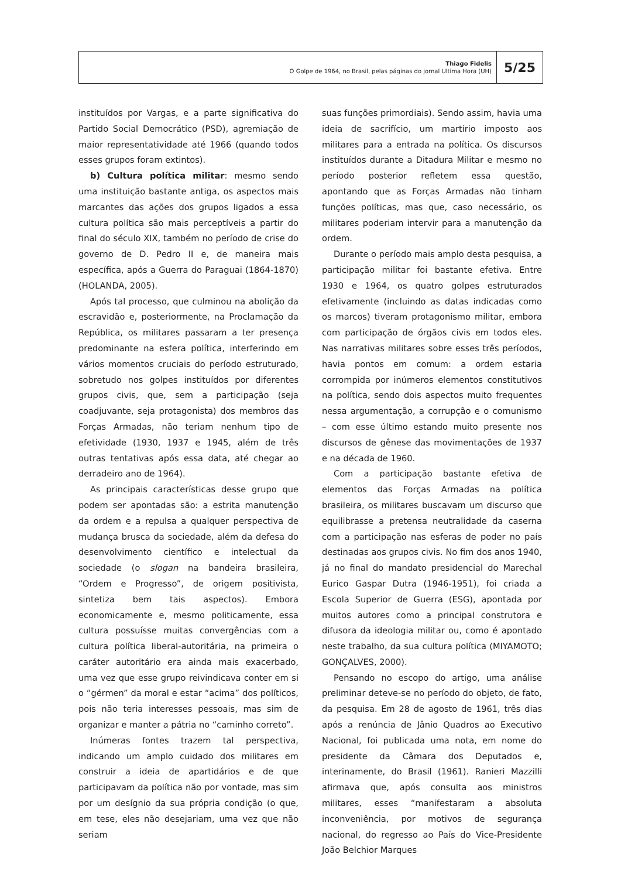Thiago Fidelis
O Golpe de 1964, no Brasil, pelas páginas do jornal Ultima Hora (UH)
5/25
instituídos por Vargas, e a parte significativa do Partido Social Democrático (PSD), agremiação de maior representatividade até 1966 (quando todos esses grupos foram extintos).
b) Cultura política militar: mesmo sendo uma instituição bastante antiga, os aspectos mais marcantes das ações dos grupos ligados a essa cultura política são mais perceptíveis a partir do final do século XIX, também no período de crise do governo de D. Pedro II e, de maneira mais específica, após a Guerra do Paraguai (1864-1870) (HOLANDA, 2005).
Após tal processo, que culminou na abolição da escravidão e, posteriormente, na Proclamação da República, os militares passaram a ter presença predominante na esfera política, interferindo em vários momentos cruciais do período estruturado, sobretudo nos golpes instituídos por diferentes grupos civis, que, sem a participação (seja coadjuvante, seja protagonista) dos membros das Forças Armadas, não teriam nenhum tipo de efetividade (1930, 1937 e 1945, além de três outras tentativas após essa data, até chegar ao derradeiro ano de 1964).
As principais características desse grupo que podem ser apontadas são: a estrita manutenção da ordem e a repulsa a qualquer perspectiva de mudança brusca da sociedade, além da defesa do desenvolvimento científico e intelectual da sociedade (o slogan na bandeira brasileira, “Ordem e Progresso”, de origem positivista, sintetiza bem tais aspectos). Embora economicamente e, mesmo politicamente, essa cultura possuísse muitas convergências com a cultura política liberal-autoritária, na primeira o caráter autoritário era ainda mais exacerbado, uma vez que esse grupo reivindicava conter em si o “gérmen” da moral e estar “acima” dos políticos, pois não teria interesses pessoais, mas sim de organizar e manter a pátria no “caminho correto”.
Inúmeras fontes trazem tal perspectiva, indicando um amplo cuidado dos militares em construir a ideia de apartidários e de que participavam da política não por vontade, mas sim por um desígnio da sua própria condição (o que, em tese, eles não desejariam, uma vez que não seriam
suas funções primordiais). Sendo assim, havia uma ideia de sacrifício, um martírio imposto aos militares para a entrada na política. Os discursos instituídos durante a Ditadura Militar e mesmo no período posterior refletem essa questão, apontando que as Forças Armadas não tinham funções políticas, mas que, caso necessário, os militares poderiam intervir para a manutenção da ordem.
Durante o período mais amplo desta pesquisa, a participação militar foi bastante efetiva. Entre 1930 e 1964, os quatro golpes estruturados efetivamente (incluindo as datas indicadas como os marcos) tiveram protagonismo militar, embora com participação de órgãos civis em todos eles. Nas narrativas militares sobre esses três períodos, havia pontos em comum: a ordem estaria corrompida por inúmeros elementos constitutivos na política, sendo dois aspectos muito frequentes nessa argumentação, a corrupção e o comunismo – com esse último estando muito presente nos discursos de gênese das movimentações de 1937 e na década de 1960.
Com a participação bastante efetiva de elementos das Forças Armadas na política brasileira, os militares buscavam um discurso que equilibrasse a pretensa neutralidade da caserna com a participação nas esferas de poder no país destinadas aos grupos civis. No fim dos anos 1940, já no final do mandato presidencial do Marechal Eurico Gaspar Dutra (1946-1951), foi criada a Escola Superior de Guerra (ESG), apontada por muitos autores como a principal construtora e difusora da ideologia militar ou, como é apontado neste trabalho, da sua cultura política (MIYAMOTO; GONÇALVES, 2000).
Pensando no escopo do artigo, uma análise preliminar deteve-se no período do objeto, de fato, da pesquisa. Em 28 de agosto de 1961, três dias após a renúncia de Jânio Quadros ao Executivo Nacional, foi publicada uma nota, em nome do presidente da Câmara dos Deputados e, interinamente, do Brasil (1961). Ranieri Mazzilli afirmava que, após consulta aos ministros militares, esses “manifestaram a absoluta inconveniência, por motivos de segurança nacional, do regresso ao País do Vice-Presidente João Belchior Marques